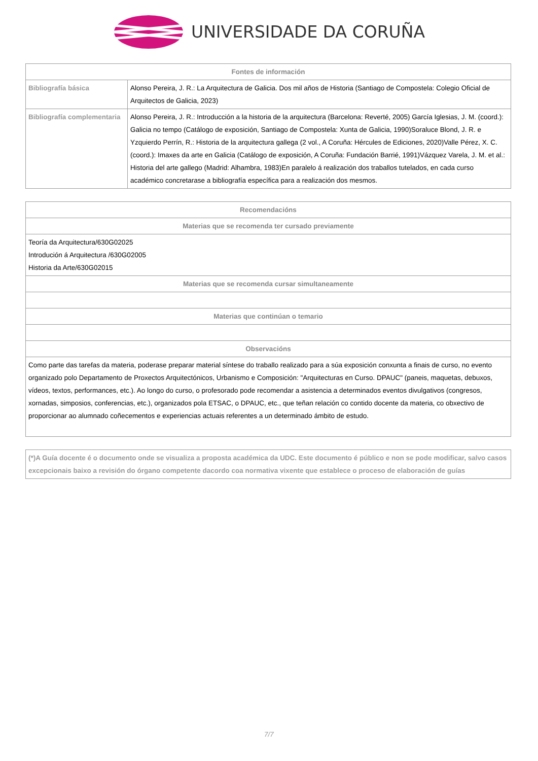UNIVERSIDADE DA CORUÑA
| Fontes de información | |
| --- | --- |
| Bibliografía básica | Alonso Pereira, J. R.: La Arquitectura de Galicia. Dos mil años de Historia (Santiago de Compostela: Colegio Oficial de Arquitectos de Galicia, 2023) |
| Bibliografía complementaria | Alonso Pereira, J. R.: Introducción a la historia de la arquitectura (Barcelona: Reverté, 2005) García Iglesias, J. M. (coord.): Galicia no tempo (Catálogo de exposición, Santiago de Compostela: Xunta de Galicia, 1990)Soraluce Blond, J. R. e Yzquierdo Perrín, R.: Historia de la arquitectura gallega (2 vol., A Coruña: Hércules de Ediciones, 2020)Valle Pérez, X. C. (coord.): Imaxes da arte en Galicia (Catálogo de exposición, A Coruña: Fundación Barrié, 1991)Vázquez Varela, J. M. et al.: Historia del arte gallego (Madrid: Alhambra, 1983)En paralelo á realización dos traballos tutelados, en cada curso académico concretarase a bibliografía específica para a realización dos mesmos. |
| Recomendacións |
| --- |
| Materias que se recomenda ter cursado previamente |
| Teoría da Arquitectura/630G02025 Introdución á Arquitectura /630G02005 Historia da Arte/630G02015 |
| Materias que se recomenda cursar simultaneamente |
| Materias que continúan o temario |
| Observacións |
| Como parte das tarefas da materia, poderase preparar material síntese do traballo realizado para a súa exposición conxunta a finais de curso, no evento organizado polo Departamento de Proxectos Arquitectónicos, Urbanismo e Composición: "Arquitecturas en Curso. DPAUC" (paneis, maquetas, debuxos, vídeos, textos, performances, etc.). Ao longo do curso, o profesorado pode recomendar a asistencia a determinados eventos divulgativos (congresos, xornadas, simposios, conferencias, etc.), organizados pola ETSAC, o DPAUC, etc., que teñan relación co contido docente da materia, co obxectivo de proporcionar ao alumnado coñecementos e experiencias actuais referentes a un determinado ámbito de estudo. |
| (*)A Guía docente é o documento onde se visualiza a proposta académica da UDC. Este documento é público e non se pode modificar, salvo casos excepcionais baixo a revisión do órgano competente dacordo coa normativa vixente que establece o proceso de elaboración de guías |
7/7